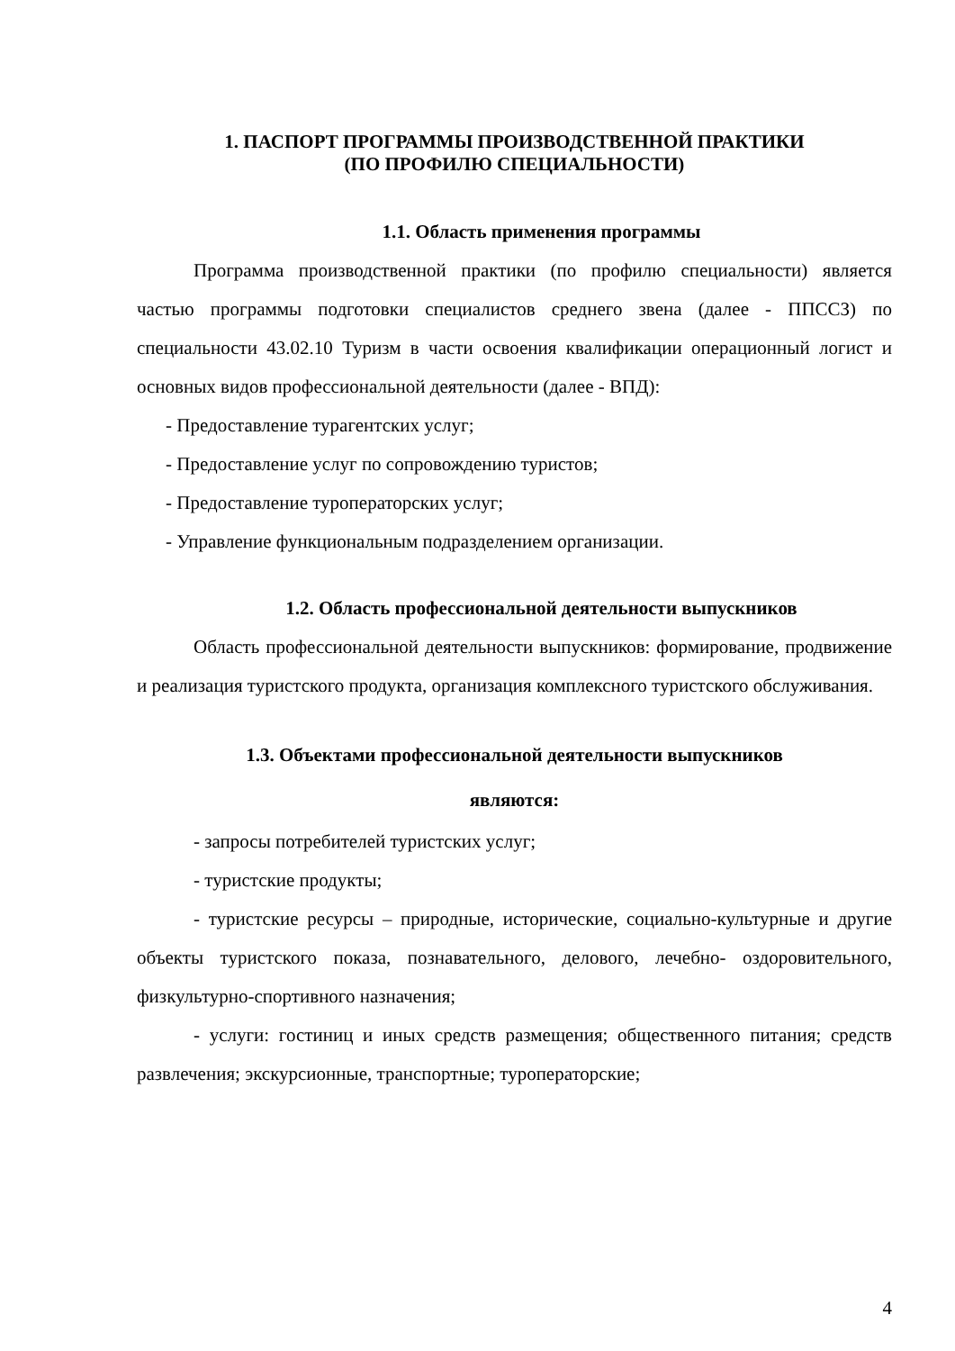1. ПАСПОРТ ПРОГРАММЫ ПРОИЗВОДСТВЕННОЙ ПРАКТИКИ
(ПО ПРОФИЛЮ СПЕЦИАЛЬНОСТИ)
1.1. Область применения программы
Программа производственной практики (по профилю специальности) является частью программы подготовки специалистов среднего звена (далее - ППССЗ) по специальности 43.02.10 Туризм в части освоения квалификации операционный логист и основных видов профессиональной деятельности (далее - ВПД):
- Предоставление турагентских услуг;
- Предоставление услуг по сопровождению туристов;
- Предоставление туроператорских услуг;
- Управление функциональным подразделением организации.
1.2. Область профессиональной деятельности выпускников
Область профессиональной деятельности выпускников: формирование, продвижение и реализация туристского продукта, организация комплексного туристского обслуживания.
1.3. Объектами профессиональной деятельности выпускников
являются:
- запросы потребителей туристских услуг;
- туристские продукты;
- туристские ресурсы – природные, исторические, социально-культурные и другие объекты туристского показа, познавательного, делового, лечебно- оздоровительного, физкультурно-спортивного назначения;
- услуги: гостиниц и иных средств размещения; общественного питания; средств развлечения; экскурсионные, транспортные; туроператорские;
4